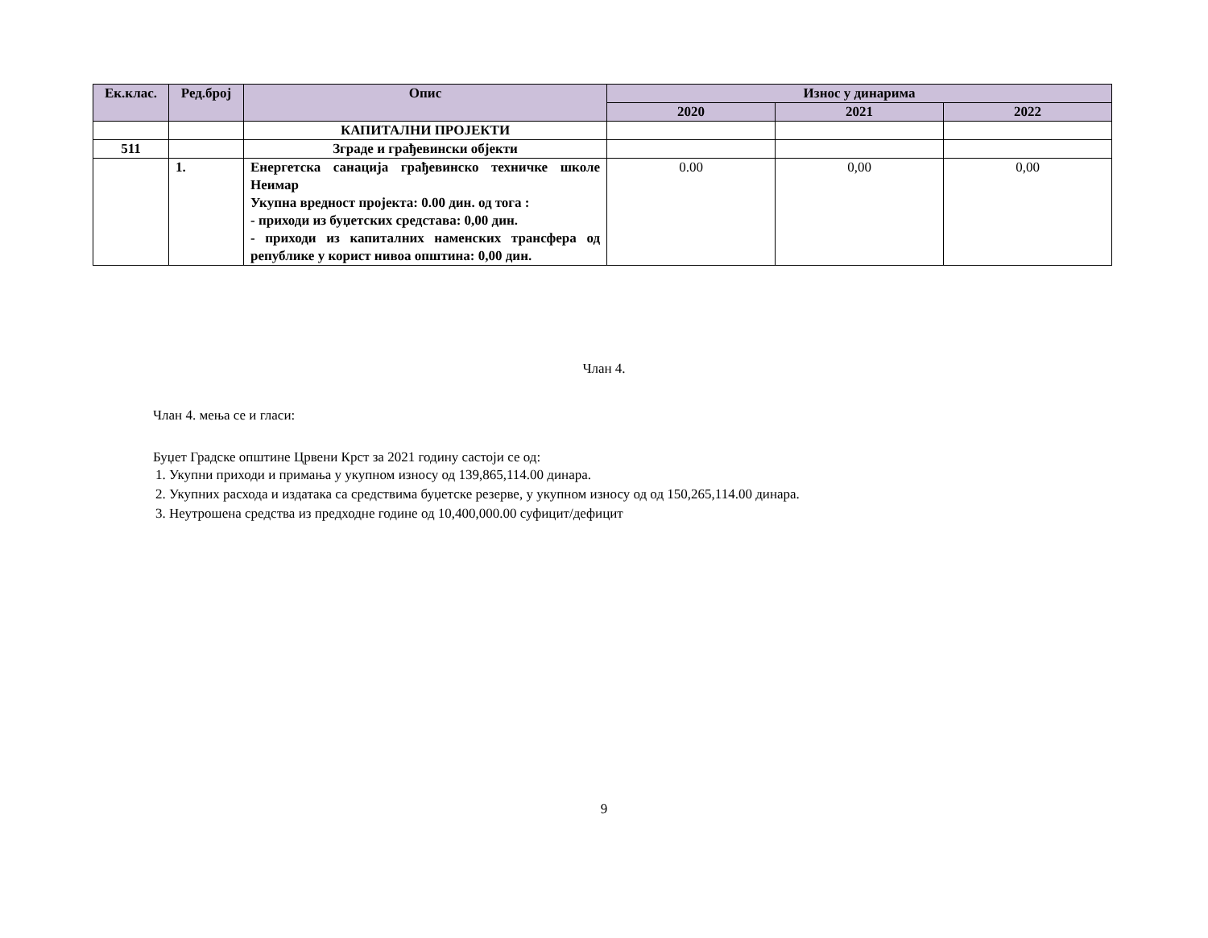| Ек.клас. | Ред.број | Опис | Износ у динарима | | |
| --- | --- | --- | --- | --- | --- |
| | | | 2020 | 2021 | 2022 |
| | | КАПИТАЛНИ ПРОЈЕКТИ | | | |
| 511 | | Зграде и грађевински објекти | | | |
| | 1. | Енергетска санација грађевинско техничке школе Неимар Укупна вредност пројекта: 0.00 дин. од тога : - приходи из буџетских средстава: 0,00 дин. - приходи из капиталних наменских трансфера од републике у корист нивоа општина: 0,00 дин. | 0.00 | 0,00 | 0,00 |
Члан 4.
Члан 4. мења се и гласи:
Буџет Градске општине Црвени Крст за 2021 годину састоји се од:
1. Укупни приходи и примања у укупном износу од 139,865,114.00 динара.
2. Укупних расхода и издатака са средствима буџетске резерве, у укупном износу од од 150,265,114.00 динара.
3. Неутрошена средства из предходне године од 10,400,000.00 суфицит/дефицит
9